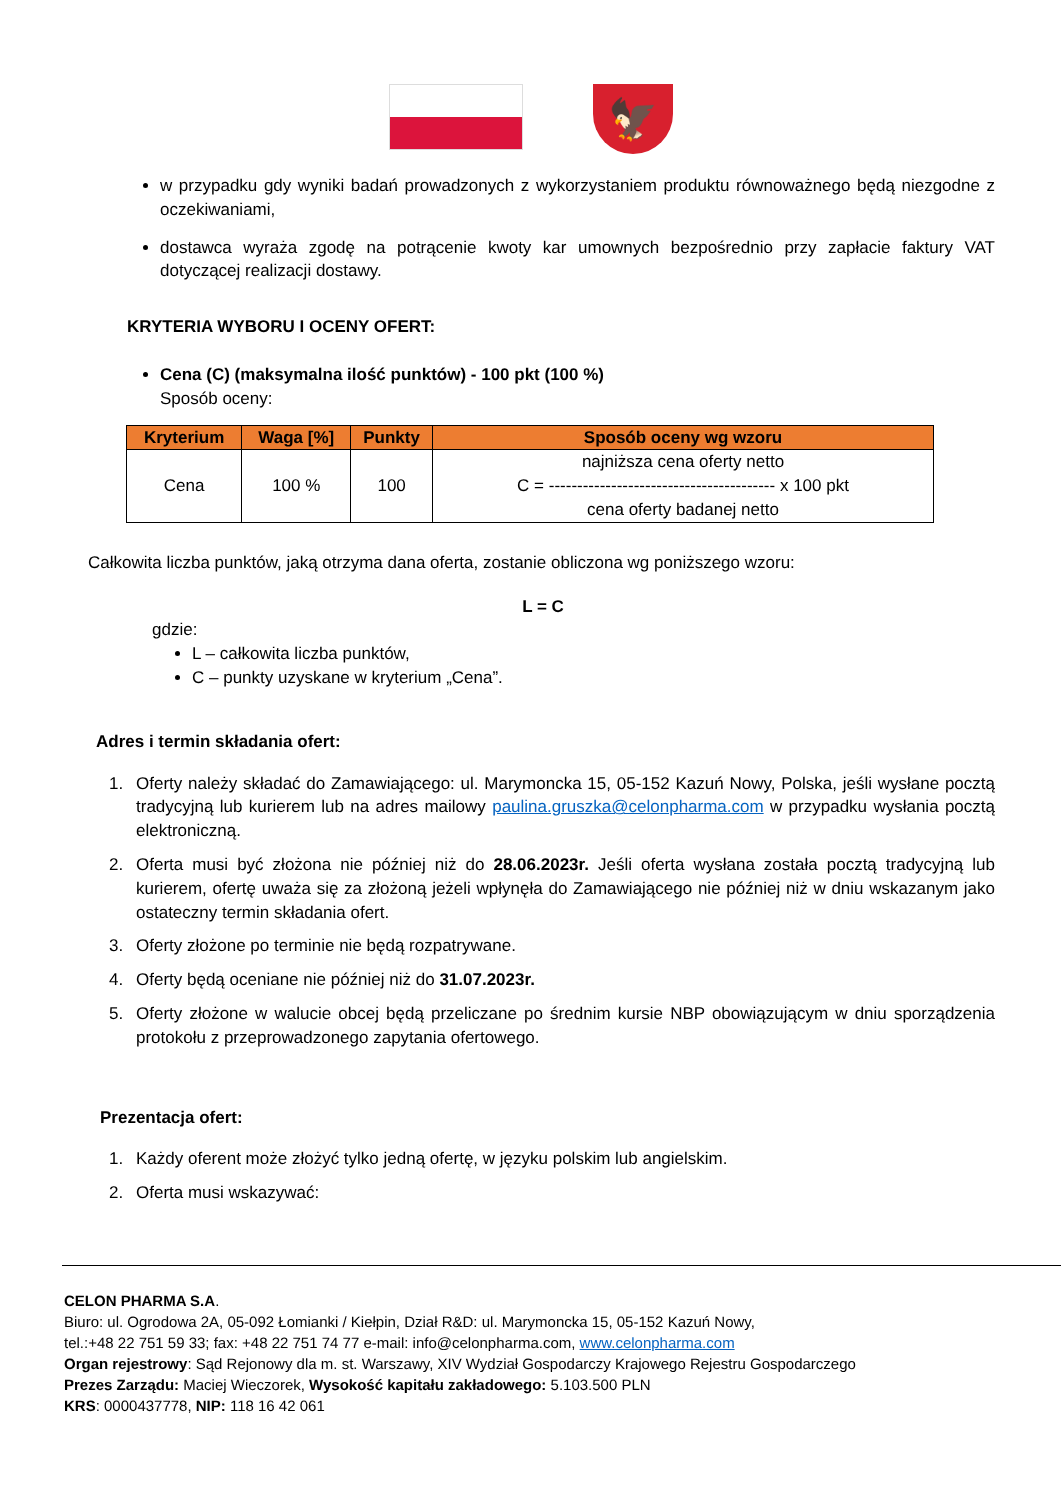🦅
w przypadku gdy wyniki badań prowadzonych z wykorzystaniem produktu równoważnego będą niezgodne z oczekiwaniami,
dostawca wyraża zgodę na potrącenie kwoty kar umownych bezpośrednio przy zapłacie faktury VAT dotyczącej realizacji dostawy.
KRYTERIA WYBORU I OCENY OFERT:
Cena (C) (maksymalna ilość punktów) - 100 pkt (100 %)
Sposób oceny:
| Kryterium | Waga [%] | Punkty | Sposób oceny wg wzoru |
| --- | --- | --- | --- |
| Cena | 100 % | 100 | najniższa cena oferty netto C = ---------------------------------------- x 100 pkt cena oferty badanej netto |
Całkowita liczba punktów, jaką otrzyma dana oferta, zostanie obliczona wg poniższego wzoru:
L = C
gdzie:
L – całkowita liczba punktów,
C – punkty uzyskane w kryterium „Cena”.
Adres i termin składania ofert:
1. Oferty należy składać do Zamawiającego: ul. Marymoncka 15, 05-152 Kazuń Nowy, Polska, jeśli wysłane pocztą tradycyjną lub kurierem lub na adres mailowy paulina.gruszka@celonpharma.com w przypadku wysłania pocztą elektroniczną.
2. Oferta musi być złożona nie później niż do 28.06.2023r. Jeśli oferta wysłana została pocztą tradycyjną lub kurierem, ofertę uważa się za złożoną jeżeli wpłynęła do Zamawiającego nie później niż w dniu wskazanym jako ostateczny termin składania ofert.
3. Oferty złożone po terminie nie będą rozpatrywane.
4. Oferty będą oceniane nie później niż do 31.07.2023r.
5. Oferty złożone w walucie obcej będą przeliczane po średnim kursie NBP obowiązującym w dniu sporządzenia protokołu z przeprowadzonego zapytania ofertowego.
Prezentacja ofert:
1. Każdy oferent może złożyć tylko jedną ofertę, w języku polskim lub angielskim.
2. Oferta musi wskazywać:
CELON PHARMA S.A.
Biuro: ul. Ogrodowa 2A, 05-092 Łomianki / Kiełpin, Dział R&D: ul. Marymoncka 15, 05-152 Kazuń Nowy,
tel.:+48 22 751 59 33; fax: +48 22 751 74 77 e-mail: info@celonpharma.com, www.celonpharma.com
Organ rejestrowy: Sąd Rejonowy dla m. st. Warszawy, XIV Wydział Gospodarczy Krajowego Rejestru Gospodarczego
Prezes Zarządu: Maciej Wieczorek, Wysokość kapitału zakładowego: 5.103.500 PLN
KRS: 0000437778, NIP: 118 16 42 061